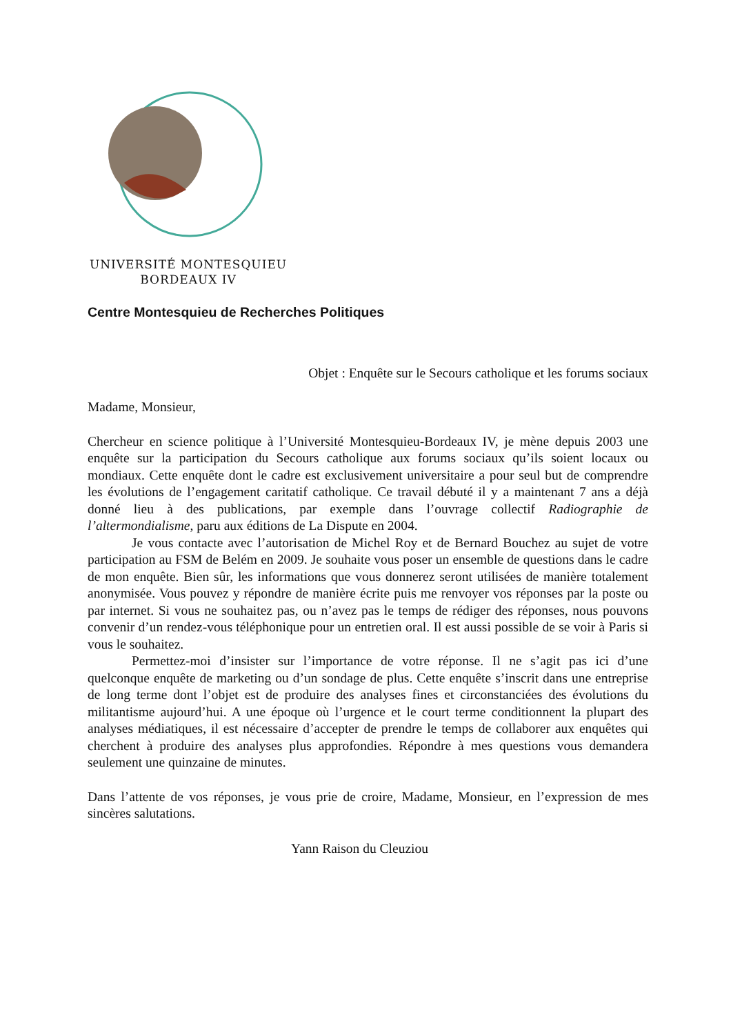UNIVERSITÉ MONTESQUIEU
BORDEAUX IV
Centre Montesquieu de Recherches Politiques
Objet : Enquête sur le Secours catholique et les forums sociaux
Madame, Monsieur,
Chercheur en science politique à l’Université Montesquieu-Bordeaux IV, je mène depuis 2003 une enquête sur la participation du Secours catholique aux forums sociaux qu’ils soient locaux ou mondiaux. Cette enquête dont le cadre est exclusivement universitaire a pour seul but de comprendre les évolutions de l’engagement caritatif catholique. Ce travail débuté il y a maintenant 7 ans a déjà donné lieu à des publications, par exemple dans l’ouvrage collectif Radiographie de l’altermondialisme, paru aux éditions de La Dispute en 2004.
Je vous contacte avec l’autorisation de Michel Roy et de Bernard Bouchez au sujet de votre participation au FSM de Belém en 2009. Je souhaite vous poser un ensemble de questions dans le cadre de mon enquête. Bien sûr, les informations que vous donnerez seront utilisées de manière totalement anonymisée. Vous pouvez y répondre de manière écrite puis me renvoyer vos réponses par la poste ou par internet. Si vous ne souhaitez pas, ou n’avez pas le temps de rédiger des réponses, nous pouvons convenir d’un rendez-vous téléphonique pour un entretien oral. Il est aussi possible de se voir à Paris si vous le souhaitez.
Permettez-moi d’insister sur l’importance de votre réponse. Il ne s’agit pas ici d’une quelconque enquête de marketing ou d’un sondage de plus. Cette enquête s’inscrit dans une entreprise de long terme dont l’objet est de produire des analyses fines et circonstanciées des évolutions du militantisme aujourd’hui. A une époque où l’urgence et le court terme conditionnent la plupart des analyses médiatiques, il est nécessaire d’accepter de prendre le temps de collaborer aux enquêtes qui cherchent à produire des analyses plus approfondies. Répondre à mes questions vous demandera seulement une quinzaine de minutes.
Dans l’attente de vos réponses, je vous prie de croire, Madame, Monsieur, en l’expression de mes sincères salutations.
Yann Raison du Cleuziou